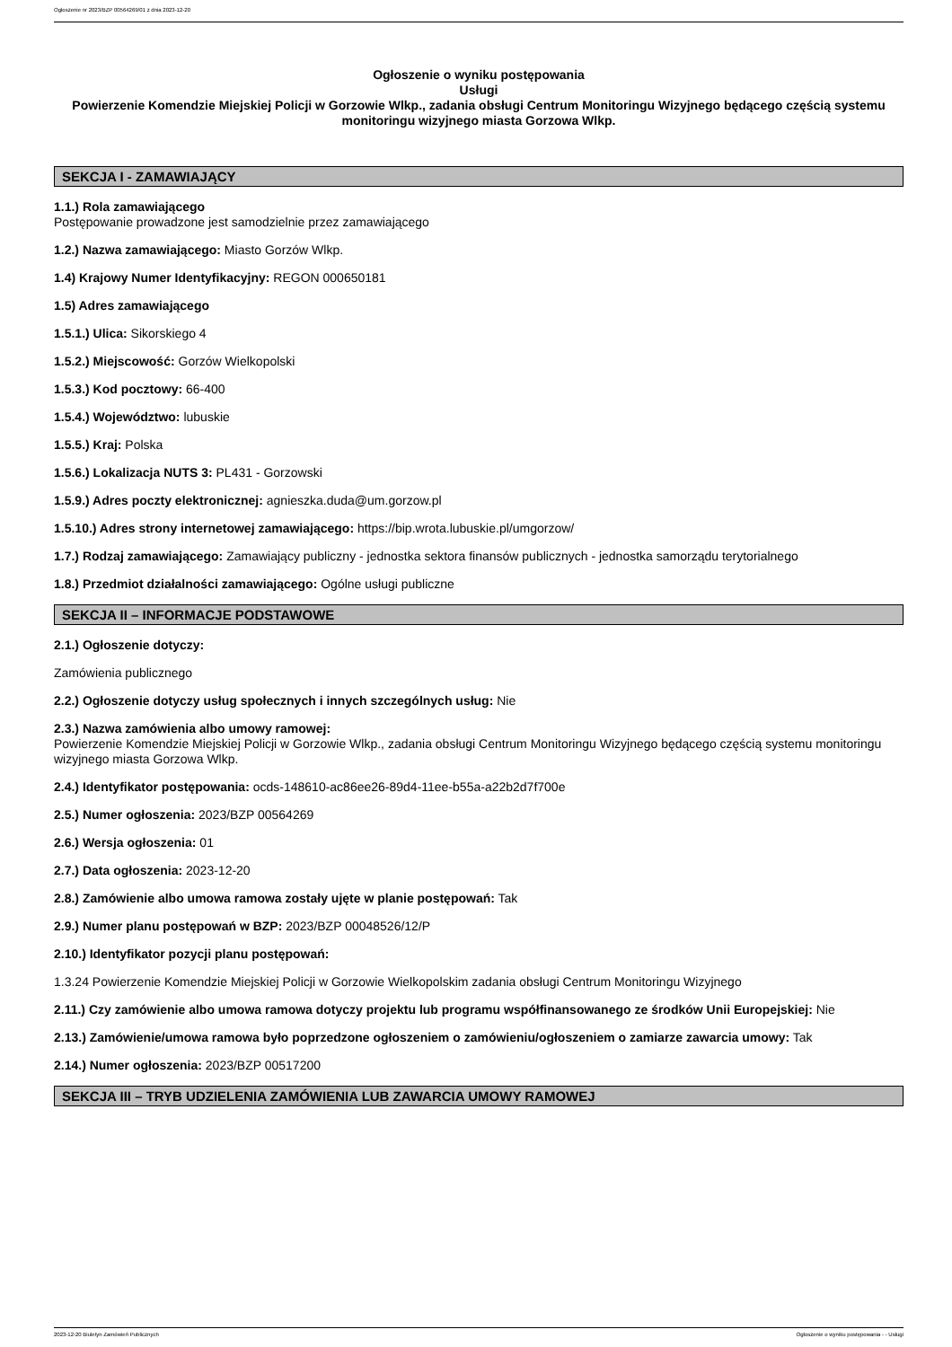Ogłoszenie nr 2023/BZP 00564269/01 z dnia 2023-12-20
Ogłoszenie o wyniku postępowania
Usługi
Powierzenie Komendzie Miejskiej Policji w Gorzowie Wlkp., zadania obsługi Centrum Monitoringu Wizyjnego będącego częścią systemu monitoringu wizyjnego miasta Gorzowa Wlkp.
SEKCJA I - ZAMAWIAJĄCY
1.1.) Rola zamawiającego
Postępowanie prowadzone jest samodzielnie przez zamawiającego
1.2.) Nazwa zamawiającego: Miasto Gorzów Wlkp.
1.4) Krajowy Numer Identyfikacyjny: REGON 000650181
1.5) Adres zamawiającego
1.5.1.) Ulica: Sikorskiego 4
1.5.2.) Miejscowość: Gorzów Wielkopolski
1.5.3.) Kod pocztowy: 66-400
1.5.4.) Województwo: lubuskie
1.5.5.) Kraj: Polska
1.5.6.) Lokalizacja NUTS 3: PL431 - Gorzowski
1.5.9.) Adres poczty elektronicznej: agnieszka.duda@um.gorzow.pl
1.5.10.) Adres strony internetowej zamawiającego: https://bip.wrota.lubuskie.pl/umgorzow/
1.7.) Rodzaj zamawiającego: Zamawiający publiczny - jednostka sektora finansów publicznych - jednostka samorządu terytorialnego
1.8.) Przedmiot działalności zamawiającego: Ogólne usługi publiczne
SEKCJA II – INFORMACJE PODSTAWOWE
2.1.) Ogłoszenie dotyczy:
Zamówienia publicznego
2.2.) Ogłoszenie dotyczy usług społecznych i innych szczególnych usług: Nie
2.3.) Nazwa zamówienia albo umowy ramowej:
Powierzenie Komendzie Miejskiej Policji w Gorzowie Wlkp., zadania obsługi Centrum Monitoringu Wizyjnego będącego częścią systemu monitoringu wizyjnego miasta Gorzowa Wlkp.
2.4.) Identyfikator postępowania: ocds-148610-ac86ee26-89d4-11ee-b55a-a22b2d7f700e
2.5.) Numer ogłoszenia: 2023/BZP 00564269
2.6.) Wersja ogłoszenia: 01
2.7.) Data ogłoszenia: 2023-12-20
2.8.) Zamówienie albo umowa ramowa zostały ujęte w planie postępowań: Tak
2.9.) Numer planu postępowań w BZP: 2023/BZP 00048526/12/P
2.10.) Identyfikator pozycji planu postępowań:
1.3.24 Powierzenie Komendzie Miejskiej Policji w Gorzowie Wielkopolskim zadania obsługi Centrum Monitoringu Wizyjnego
2.11.) Czy zamówienie albo umowa ramowa dotyczy projektu lub programu współfinansowanego ze środków Unii Europejskiej: Nie
2.13.) Zamówienie/umowa ramowa było poprzedzone ogłoszeniem o zamówieniu/ogłoszeniem o zamiarze zawarcia umowy: Tak
2.14.) Numer ogłoszenia: 2023/BZP 00517200
SEKCJA III – TRYB UDZIELENIA ZAMÓWIENIA LUB ZAWARCIA UMOWY RAMOWEJ
2023-12-20 Biuletyn Zamówień Publicznych Ogłoszenie o wyniku postępowania - - Usługi